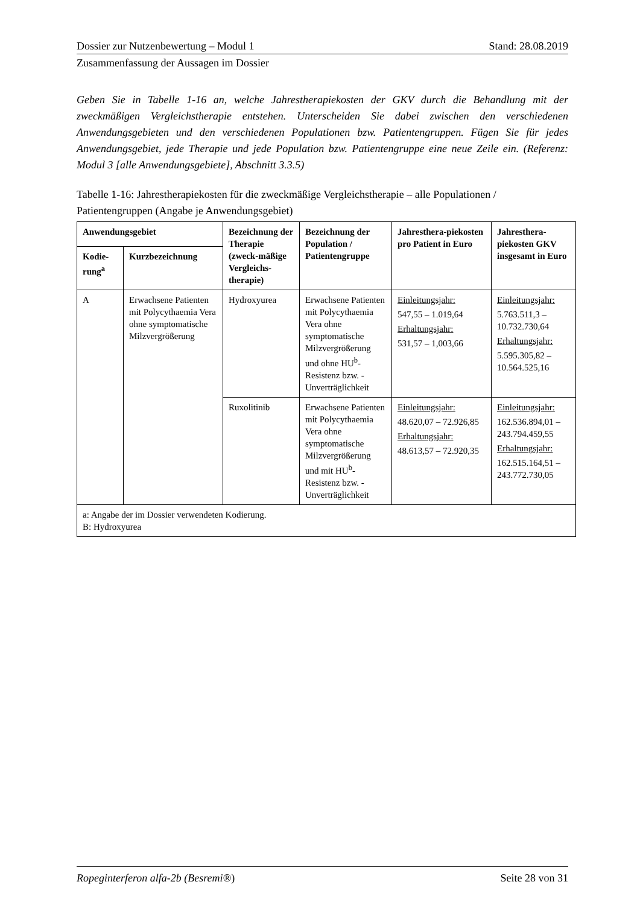Dossier zur Nutzenbewertung – Modul 1 Stand: 28.08.2019
Zusammenfassung der Aussagen im Dossier
Geben Sie in Tabelle 1-16 an, welche Jahrestherapiekosten der GKV durch die Behandlung mit der zweckmäßigen Vergleichstherapie entstehen. Unterscheiden Sie dabei zwischen den verschiedenen Anwendungsgebieten und den verschiedenen Populationen bzw. Patientengruppen. Fügen Sie für jedes Anwendungsgebiet, jede Therapie und jede Population bzw. Patientengruppe eine neue Zeile ein. (Referenz: Modul 3 [alle Anwendungsgebiete], Abschnitt 3.3.5)
Tabelle 1-16: Jahrestherapiekosten für die zweckmäßige Vergleichstherapie – alle Populationen / Patientengruppen (Angabe je Anwendungsgebiet)
| Anwendungsgebiet | | Bezeichnung der Therapie (zweck-mäßige Vergleichs-therapie) | Bezeichnung der Population / Patientengruppe | Jahresthera-piekosten pro Patient in Euro | Jahresthera-piekosten GKV insgesamt in Euro |
| --- | --- | --- | --- | --- | --- |
| Kodie-rung<sup>a</sup> | Kurzbezeichnung | | | | |
| A | Erwachsene Patienten mit Polycythaemia Vera ohne symptomatische Milzvergrößerung | Hydroxyurea | Erwachsene Patienten mit Polycythaemia Vera ohne symptomatische Milzvergrößerung und ohne HU<sup>b</sup>-Resistenz bzw. -Unverträglichkeit | Einleitungsjahr: 547,55 – 1.019,64 Erhaltungsjahr: 531,57 – 1,003,66 | Einleitungsjahr: 5.763.511,3 – 10.732.730,64 Erhaltungsjahr: 5.595.305,82 – 10.564.525,16 |
| | | Ruxolitinib | Erwachsene Patienten mit Polycythaemia Vera ohne symptomatische Milzvergrößerung und mit HU<sup>b</sup>-Resistenz bzw. -Unverträglichkeit | Einleitungsjahr: 48.620,07 – 72.926,85 Erhaltungsjahr: 48.613,57 – 72.920,35 | Einleitungsjahr: 162.536.894,01 – 243.794.459,55 Erhaltungsjahr: 162.515.164,51 – 243.772.730,05 |
| a: Angabe der im Dossier verwendeten Kodierung. B: Hydroxyurea | | | | | |
Ropeginterferon alfa-2b (Besremi®) Seite 28 von 31